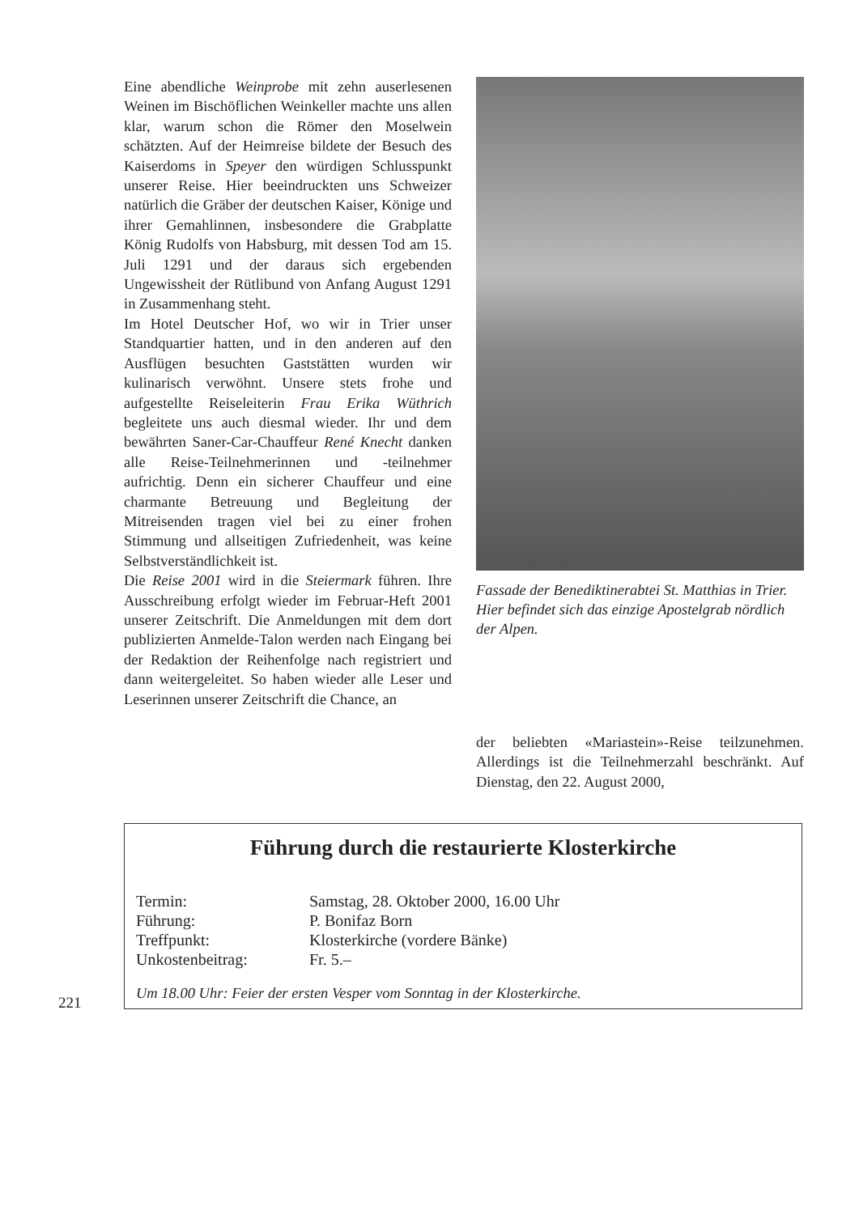Eine abendliche Weinprobe mit zehn auserlesenen Weinen im Bischöflichen Weinkeller machte uns allen klar, warum schon die Römer den Moselwein schätzten. Auf der Heimreise bildete der Besuch des Kaiserdoms in Speyer den würdigen Schlusspunkt unserer Reise. Hier beeindruckten uns Schweizer natürlich die Gräber der deutschen Kaiser, Könige und ihrer Gemahlinnen, insbesondere die Grabplatte König Rudolfs von Habsburg, mit dessen Tod am 15. Juli 1291 und der daraus sich ergebenden Ungewissheit der Rütlibund von Anfang August 1291 in Zusammenhang steht.
Im Hotel Deutscher Hof, wo wir in Trier unser Standquartier hatten, und in den anderen auf den Ausflügen besuchten Gaststätten wurden wir kulinarisch verwöhnt. Unsere stets frohe und aufgestellte Reiseleiterin Frau Erika Wüthrich begleitete uns auch diesmal wieder. Ihr und dem bewährten Saner-Car-Chauffeur René Knecht danken alle Reise-Teilnehmerinnen und -teilnehmer aufrichtig. Denn ein sicherer Chauffeur und eine charmante Betreuung und Begleitung der Mitreisenden tragen viel bei zu einer frohen Stimmung und allseitigen Zufriedenheit, was keine Selbstverständlichkeit ist.
Die Reise 2001 wird in die Steiermark führen. Ihre Ausschreibung erfolgt wieder im Februar-Heft 2001 unserer Zeitschrift. Die Anmeldungen mit dem dort publizierten Anmelde-Talon werden nach Eingang bei der Redaktion der Reihenfolge nach registriert und dann weitergeleitet. So haben wieder alle Leser und Leserinnen unserer Zeitschrift die Chance, an
Fassade der Benediktinerabtei St. Matthias in Trier. Hier befindet sich das einzige Apostelgrab nördlich der Alpen.
der beliebten «Mariastein»-Reise teilzunehmen. Allerdings ist die Teilnehmerzahl beschränkt. Auf Dienstag, den 22. August 2000,
Führung durch die restaurierte Klosterkirche
Termin: Samstag, 28. Oktober 2000, 16.00 Uhr
Führung: P. Bonifaz Born
Treffpunkt: Klosterkirche (vordere Bänke)
Unkostenbeitrag: Fr. 5.–
Um 18.00 Uhr: Feier der ersten Vesper vom Sonntag in der Klosterkirche.
221